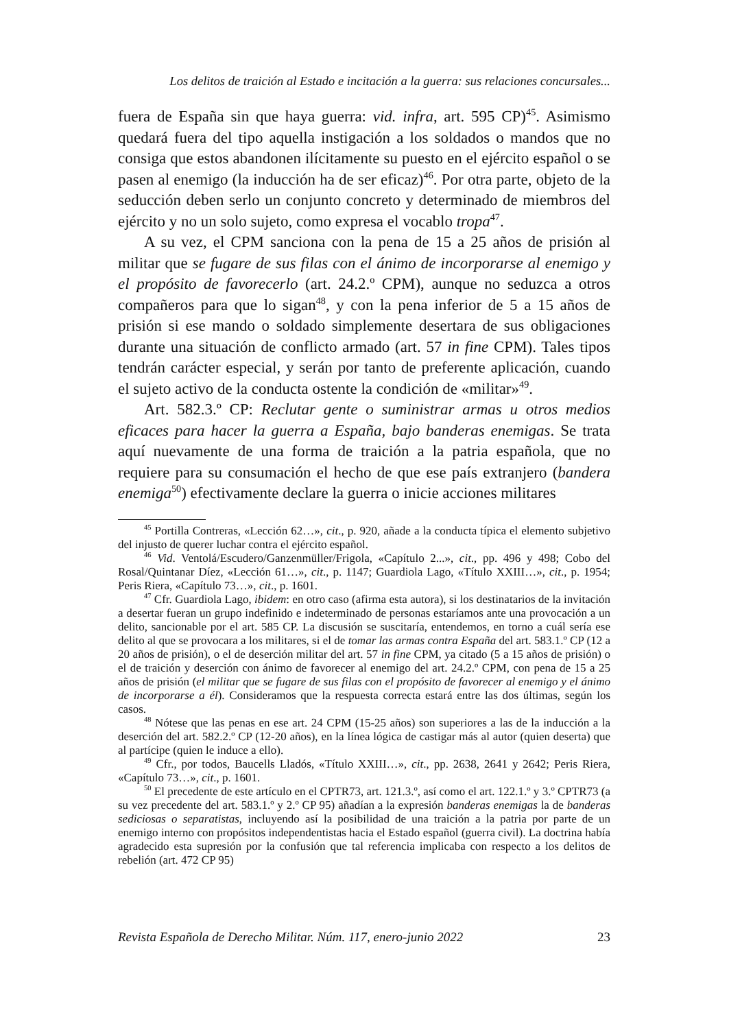Los delitos de traición al Estado e incitación a la guerra: sus relaciones concursales...
fuera de España sin que haya guerra: vid. infra, art. 595 CP)<sup>45</sup>. Asimismo quedará fuera del tipo aquella instigación a los soldados o mandos que no consiga que estos abandonen ilícitamente su puesto en el ejército español o se pasen al enemigo (la inducción ha de ser eficaz)<sup>46</sup>. Por otra parte, objeto de la seducción deben serlo un conjunto concreto y determinado de miembros del ejército y no un solo sujeto, como expresa el vocablo tropa<sup>47</sup>.
A su vez, el CPM sanciona con la pena de 15 a 25 años de prisión al militar que se fugare de sus filas con el ánimo de incorporarse al enemigo y el propósito de favorecerlo (art. 24.2.º CPM), aunque no seduzca a otros compañeros para que lo sigan<sup>48</sup>, y con la pena inferior de 5 a 15 años de prisión si ese mando o soldado simplemente desertara de sus obligaciones durante una situación de conflicto armado (art. 57 in fine CPM). Tales tipos tendrán carácter especial, y serán por tanto de preferente aplicación, cuando el sujeto activo de la conducta ostente la condición de «militar»<sup>49</sup>.
Art. 582.3.º CP: Reclutar gente o suministrar armas u otros medios eficaces para hacer la guerra a España, bajo banderas enemigas. Se trata aquí nuevamente de una forma de traición a la patria española, que no requiere para su consumación el hecho de que ese país extranjero (bandera enemiga<sup>50</sup>) efectivamente declare la guerra o inicie acciones militares
<sup>45</sup> Portilla Contreras, «Lección 62…», cit., p. 920, añade a la conducta típica el elemento subjetivo del injusto de querer luchar contra el ejército español.
<sup>46</sup> Vid. Ventolá/Escudero/Ganzenmüller/Frigola, «Capítulo 2...», cit., pp. 496 y 498; Cobo del Rosal/Quintanar Díez, «Lección 61…», cit., p. 1147; Guardiola Lago, «Título XXIII…», cit., p. 1954; Peris Riera, «Capítulo 73…», cit., p. 1601.
<sup>47</sup> Cfr. Guardiola Lago, ibidem: en otro caso (afirma esta autora), si los destinatarios de la invitación a desertar fueran un grupo indefinido e indeterminado de personas estaríamos ante una provocación a un delito, sancionable por el art. 585 CP. La discusión se suscitaría, entendemos, en torno a cuál sería ese delito al que se provocara a los militares, si el de tomar las armas contra España del art. 583.1.º CP (12 a 20 años de prisión), o el de deserción militar del art. 57 in fine CPM, ya citado (5 a 15 años de prisión) o el de traición y deserción con ánimo de favorecer al enemigo del art. 24.2.º CPM, con pena de 15 a 25 años de prisión (el militar que se fugare de sus filas con el propósito de favorecer al enemigo y el ánimo de incorporarse a él). Consideramos que la respuesta correcta estará entre las dos últimas, según los casos.
<sup>48</sup> Nótese que las penas en ese art. 24 CPM (15-25 años) son superiores a las de la inducción a la deserción del art. 582.2.º CP (12-20 años), en la línea lógica de castigar más al autor (quien deserta) que al partícipe (quien le induce a ello).
<sup>49</sup> Cfr., por todos, Baucells Lladós, «Título XXIII…», cit., pp. 2638, 2641 y 2642; Peris Riera, «Capítulo 73…», cit., p. 1601.
<sup>50</sup> El precedente de este artículo en el CPTR73, art. 121.3.º, así como el art. 122.1.º y 3.º CPTR73 (a su vez precedente del art. 583.1.º y 2.º CP 95) añadían a la expresión banderas enemigas la de banderas sediciosas o separatistas, incluyendo así la posibilidad de una traición a la patria por parte de un enemigo interno con propósitos independentistas hacia el Estado español (guerra civil). La doctrina había agradecido esta supresión por la confusión que tal referencia implicaba con respecto a los delitos de rebelión (art. 472 CP 95)
Revista Española de Derecho Militar. Núm. 117, enero-junio 2022 23